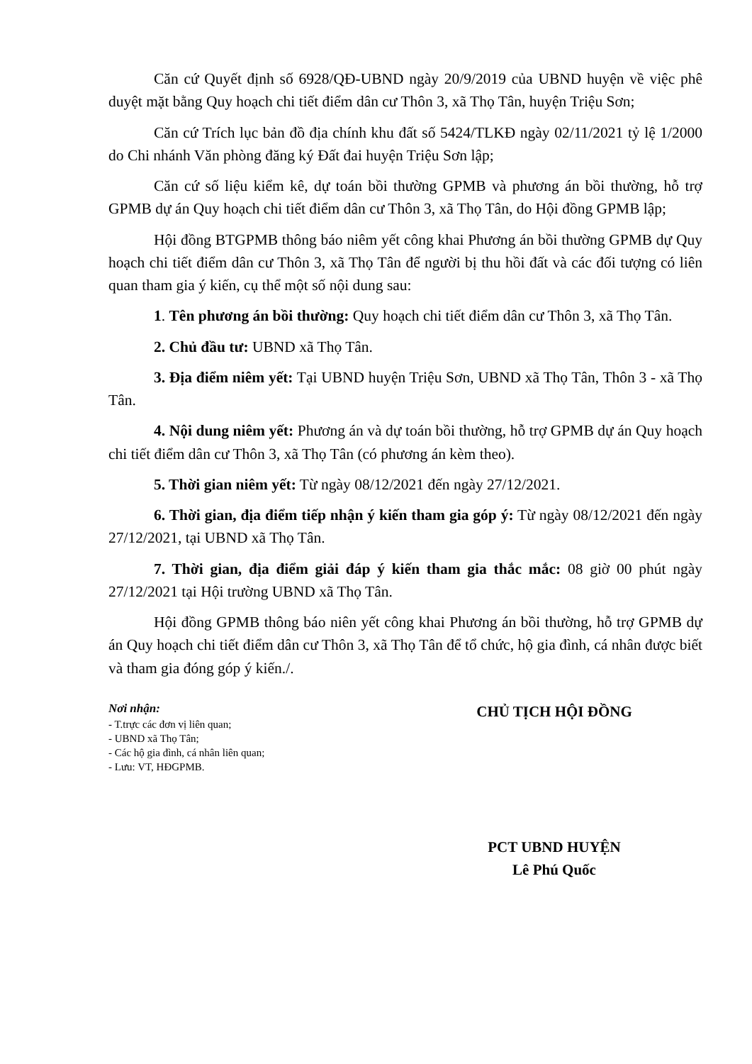Căn cứ Quyết định số 6928/QĐ-UBND ngày 20/9/2019 của UBND huyện về việc phê duyệt mặt bằng Quy hoạch chi tiết điểm dân cư Thôn 3, xã Thọ Tân, huyện Triệu Sơn;
Căn cứ Trích lục bản đồ địa chính khu đất số 5424/TLKĐ ngày 02/11/2021 tỷ lệ 1/2000 do Chi nhánh Văn phòng đăng ký Đất đai huyện Triệu Sơn lập;
Căn cứ số liệu kiểm kê, dự toán bồi thường GPMB và phương án bồi thường, hỗ trợ GPMB dự án Quy hoạch chi tiết điểm dân cư Thôn 3, xã Thọ Tân, do Hội đồng GPMB lập;
Hội đồng BTGPMB thông báo niêm yết công khai Phương án bồi thường GPMB dự Quy hoạch chi tiết điểm dân cư Thôn 3, xã Thọ Tân để người bị thu hồi đất và các đối tượng có liên quan tham gia ý kiến, cụ thể một số nội dung sau:
1. Tên phương án bồi thường: Quy hoạch chi tiết điểm dân cư Thôn 3, xã Thọ Tân.
2. Chủ đầu tư: UBND xã Thọ Tân.
3. Địa điểm niêm yết: Tại UBND huyện Triệu Sơn, UBND xã Thọ Tân, Thôn 3 - xã Thọ Tân.
4. Nội dung niêm yết: Phương án và dự toán bồi thường, hỗ trợ GPMB dự án Quy hoạch chi tiết điểm dân cư Thôn 3, xã Thọ Tân (có phương án kèm theo).
5. Thời gian niêm yết: Từ ngày 08/12/2021 đến ngày 27/12/2021.
6. Thời gian, địa điểm tiếp nhận ý kiến tham gia góp ý: Từ ngày 08/12/2021 đến ngày 27/12/2021, tại UBND xã Thọ Tân.
7. Thời gian, địa điểm giải đáp ý kiến tham gia thắc mắc: 08 giờ 00 phút ngày 27/12/2021 tại Hội trường UBND xã Thọ Tân.
Hội đồng GPMB thông báo niên yết công khai Phương án bồi thường, hỗ trợ GPMB dự án Quy hoạch chi tiết điểm dân cư Thôn 3, xã Thọ Tân để tổ chức, hộ gia đình, cá nhân được biết và tham gia đóng góp ý kiến./.
Nơi nhận:
- T.trực các đơn vị liên quan;
- UBND xã Thọ Tân;
- Các hộ gia đình, cá nhân liên quan;
- Lưu: VT, HĐGPMB.
CHỦ TỊCH HỘI ĐỒNG
PCT UBND HUYỆN
Lê Phú Quốc